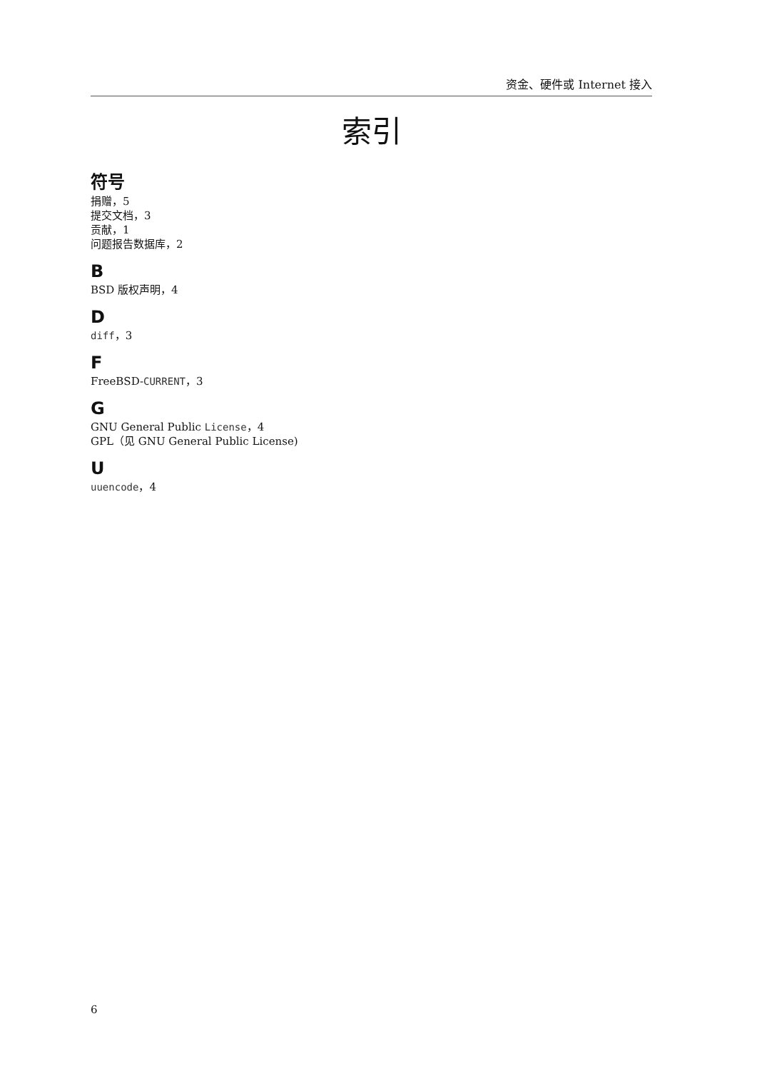资金、硬件或 Internet 接入
索引
符号
捐赠，5
提交文档，3
贡献，1
问题报告数据库，2
B
BSD 版权声明，4
D
diff，3
F
FreeBSD-CURRENT，3
G
GNU General Public License，4
GPL（见 GNU General Public License)
U
uuencode，4
6